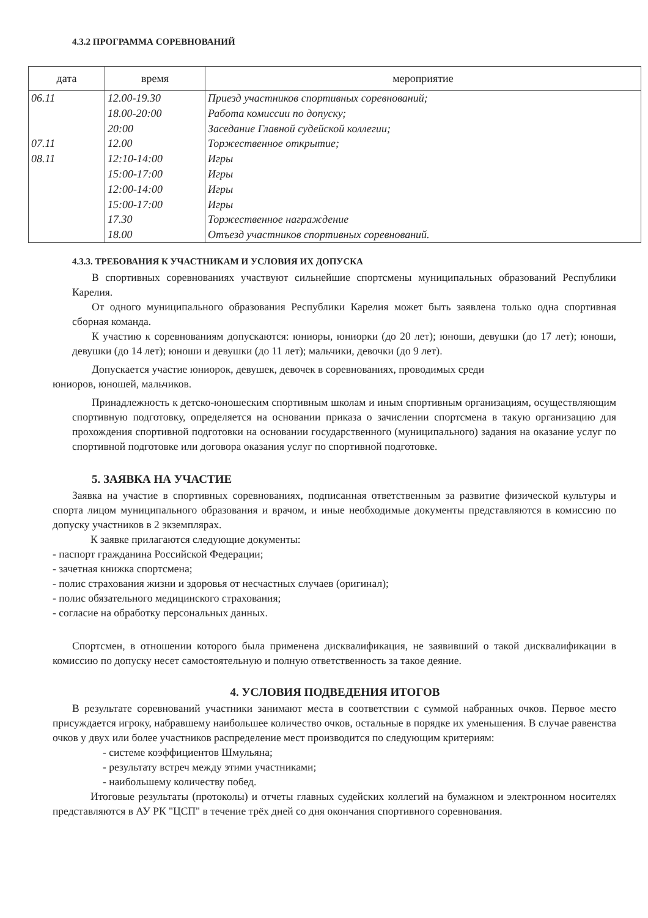4.3.2 ПРОГРАММА СОРЕВНОВАНИЙ
| дата | время | мероприятие |
| --- | --- | --- |
| 06.11 07.11 08.11 | 12.00-19.30 18.00-20:00 20:00 12.00 12:10-14:00 15:00-17:00 12:00-14:00 15:00-17:00 17.30 18.00 | Приезд участников спортивных соревнований; Работа комиссии по допуску; Заседание Главной судейской коллегии; Торжественное открытие; Игры Игры Игры Игры Торжественное награждение Отъезд участников спортивных соревнований. |
4.3.3. ТРЕБОВАНИЯ К УЧАСТНИКАМ И УСЛОВИЯ ИХ ДОПУСКА
В спортивных соревнованиях участвуют сильнейшие спортсмены муниципальных образований Республики Карелия.
От одного муниципального образования Республики Карелия может быть заявлена только одна спортивная сборная команда.
К участию к соревнованиям допускаются: юниоры, юниорки (до 20 лет); юноши, девушки (до 17 лет); юноши, девушки (до 14 лет); юноши и девушки (до 11 лет); мальчики, девочки (до 9 лет).
Допускается участие юниорок, девушек, девочек в соревнованиях, проводимых среди
юниоров, юношей, мальчиков.
Принадлежность к детско-юношеским спортивным школам и иным спортивным организациям, осуществляющим спортивную подготовку, определяется на основании приказа о зачислении спортсмена в такую организацию для прохождения спортивной подготовки на основании государственного (муниципального) задания на оказание услуг по спортивной подготовке или договора оказания услуг по спортивной подготовке.
5. ЗАЯВКА НА УЧАСТИЕ
Заявка на участие в спортивных соревнованиях, подписанная ответственным за развитие физической культуры и спорта лицом муниципального образования и врачом, и иные необходимые документы представляются в комиссию по допуску участников в 2 экземплярах.
К заявке прилагаются следующие документы:
- паспорт гражданина Российской Федерации;
- зачетная книжка спортсмена;
- полис страхования жизни и здоровья от несчастных случаев (оригинал);
- полис обязательного медицинского страхования;
- согласие на обработку персональных данных.
Спортсмен, в отношении которого была применена дисквалификация, не заявивший о такой дисквалификации в комиссию по допуску несет самостоятельную и полную ответственность за такое деяние.
4. УСЛОВИЯ ПОДВЕДЕНИЯ ИТОГОВ
В результате соревнований участники занимают места в соответствии с суммой набранных очков. Первое место присуждается игроку, набравшему наибольшее количество очков, остальные в порядке их уменьшения. В случае равенства очков у двух или более участников распределение мест производится по следующим критериям:
- системе коэффициентов Шмульяна;
- результату встреч между этими участниками;
- наибольшему количеству побед.
Итоговые результаты (протоколы) и отчеты главных судейских коллегий на бумажном и электронном носителях представляются в АУ РК "ЦСП" в течение трёх дней со дня окончания спортивного соревнования.